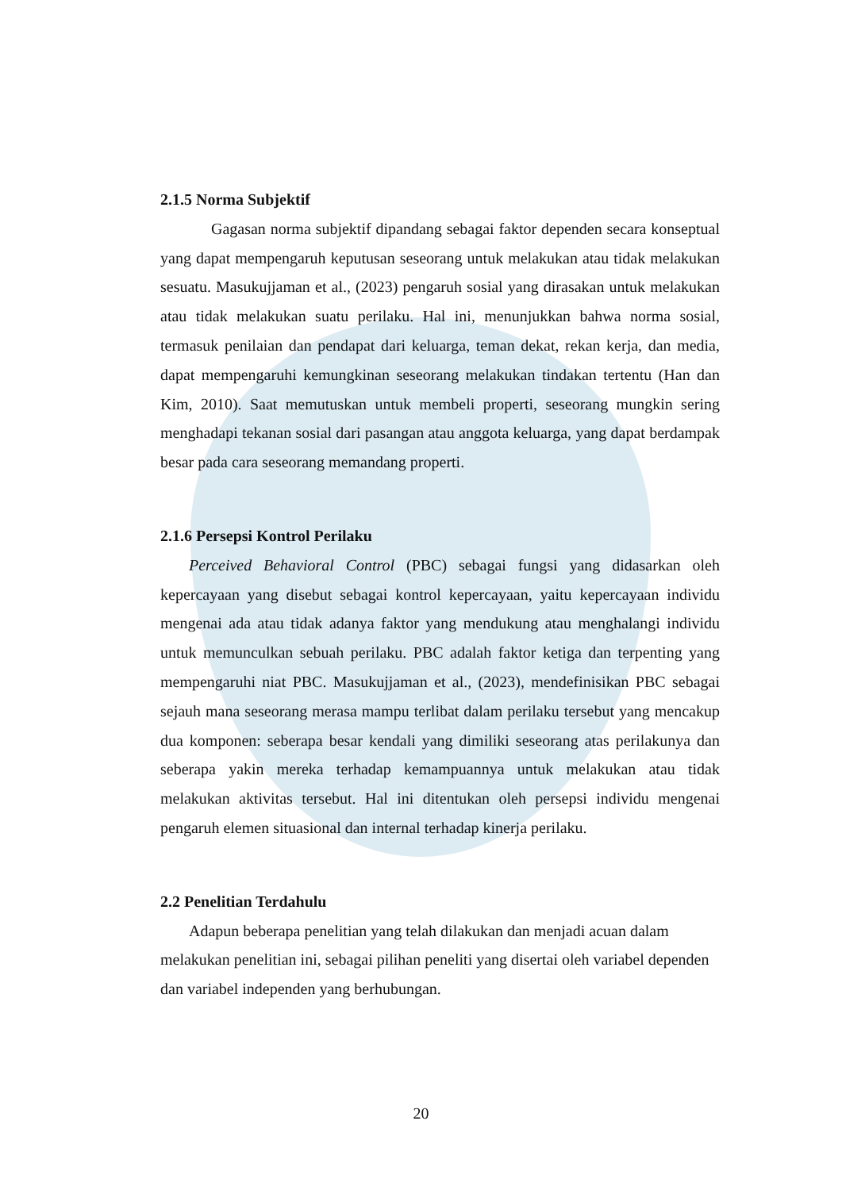2.1.5 Norma Subjektif
Gagasan norma subjektif dipandang sebagai faktor dependen secara konseptual yang dapat mempengaruh keputusan seseorang untuk melakukan atau tidak melakukan sesuatu. Masukujjaman et al., (2023) pengaruh sosial yang dirasakan untuk melakukan atau tidak melakukan suatu perilaku. Hal ini, menunjukkan bahwa norma sosial, termasuk penilaian dan pendapat dari keluarga, teman dekat, rekan kerja, dan media, dapat mempengaruhi kemungkinan seseorang melakukan tindakan tertentu (Han dan Kim, 2010). Saat memutuskan untuk membeli properti, seseorang mungkin sering menghadapi tekanan sosial dari pasangan atau anggota keluarga, yang dapat berdampak besar pada cara seseorang memandang properti.
2.1.6 Persepsi Kontrol Perilaku
Perceived Behavioral Control (PBC) sebagai fungsi yang didasarkan oleh kepercayaan yang disebut sebagai kontrol kepercayaan, yaitu kepercayaan individu mengenai ada atau tidak adanya faktor yang mendukung atau menghalangi individu untuk memunculkan sebuah perilaku. PBC adalah faktor ketiga dan terpenting yang mempengaruhi niat PBC. Masukujjaman et al., (2023), mendefinisikan PBC sebagai sejauh mana seseorang merasa mampu terlibat dalam perilaku tersebut yang mencakup dua komponen: seberapa besar kendali yang dimiliki seseorang atas perilakunya dan seberapa yakin mereka terhadap kemampuannya untuk melakukan atau tidak melakukan aktivitas tersebut. Hal ini ditentukan oleh persepsi individu mengenai pengaruh elemen situasional dan internal terhadap kinerja perilaku.
2.2 Penelitian Terdahulu
Adapun beberapa penelitian yang telah dilakukan dan menjadi acuan dalam melakukan penelitian ini, sebagai pilihan peneliti yang disertai oleh variabel dependen dan variabel independen yang berhubungan.
20